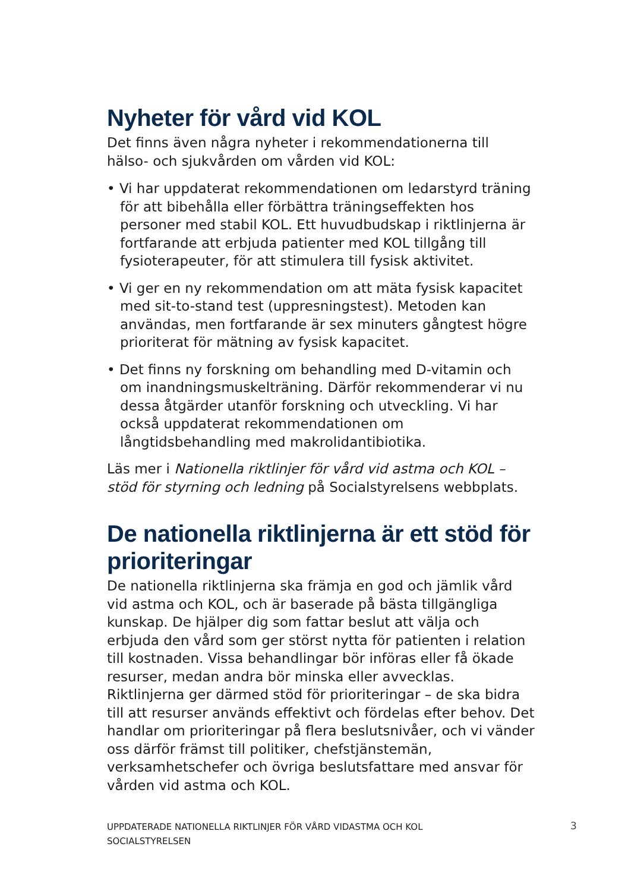Nyheter för vård vid KOL
Det finns även några nyheter i rekommendationerna till hälso- och sjukvården om vården vid KOL:
• Vi har uppdaterat rekommendationen om ledarstyrd träning för att bibehålla eller förbättra träningseffekten hos personer med stabil KOL. Ett huvudbudskap i riktlinjerna är fortfarande att erbjuda patienter med KOL tillgång till fysioterapeuter, för att stimulera till fysisk aktivitet.
• Vi ger en ny rekommendation om att mäta fysisk kapacitet med sit-to-stand test (uppresningstest). Metoden kan användas, men fortfarande är sex minuters gångtest högre prioriterat för mätning av fysisk kapacitet.
• Det finns ny forskning om behandling med D-vitamin och om inandningsmuskelträning. Därför rekommenderar vi nu dessa åtgärder utanför forskning och utveckling. Vi har också uppdaterat rekommendationen om långtidsbehandling med makrolidantibiotika.
Läs mer i Nationella riktlinjer för vård vid astma och KOL – stöd för styrning och ledning på Socialstyrelsens webbplats.
De nationella riktlinjerna är ett stöd för prioriteringar
De nationella riktlinjerna ska främja en god och jämlik vård vid astma och KOL, och är baserade på bästa tillgängliga kunskap. De hjälper dig som fattar beslut att välja och erbjuda den vård som ger störst nytta för patienten i relation till kostnaden. Vissa behandlingar bör införas eller få ökade resurser, medan andra bör minska eller avvecklas. Riktlinjerna ger därmed stöd för prioriteringar – de ska bidra till att resurser används effektivt och fördelas efter behov. Det handlar om prioriteringar på flera beslutsnivåer, och vi vänder oss därför främst till politiker, chefstjänstemän, verksamhetschefer och övriga beslutsfattare med ansvar för vården vid astma och KOL.
UPPDATERADE NATIONELLA RIKTLINJER FÖR VÅRD VIDASTMA OCH KOL
SOCIALSTYRELSEN
3